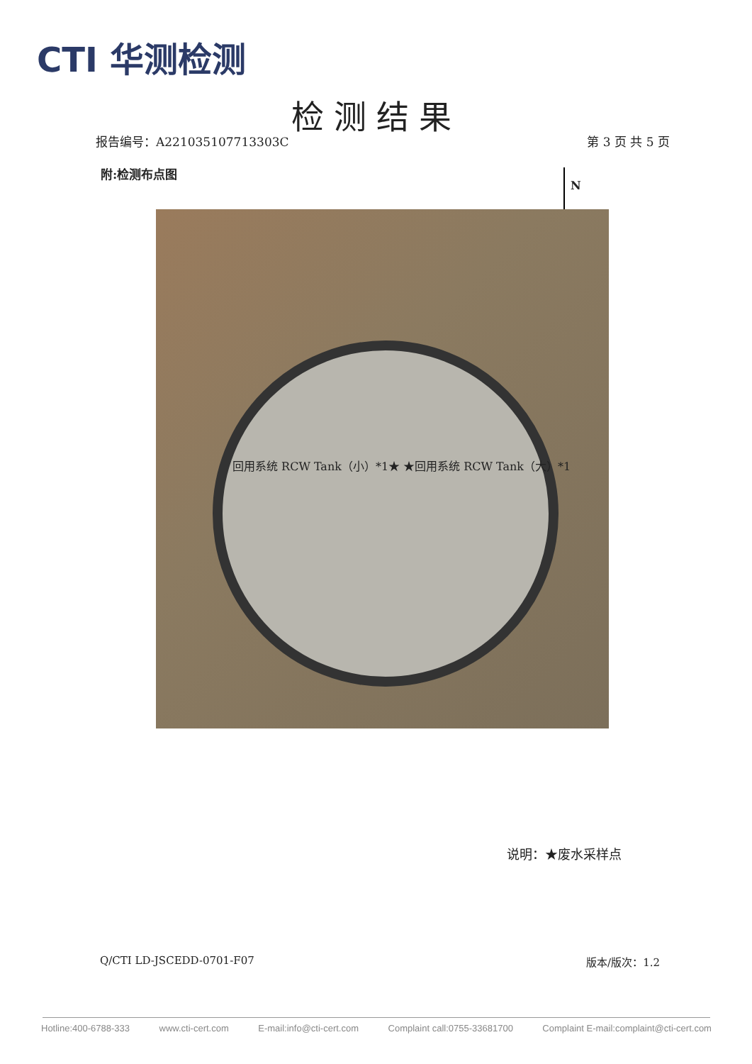CTI 华测检测
检测结果
报告编号：A221035107713303C 第 3 页 共 5 页
附:检测布点图
N
回用系统 RCW Tank（小）*1★ ★回用系统 RCW Tank（大）*1
说明：★废水采样点
Q/CTI LD-JSCEDD-0701-F07 版本/版次：1.2
Hotline:400-6788-333 www.cti-cert.com E-mail:info@cti-cert.com Complaint call:0755-33681700 Complaint E-mail:complaint@cti-cert.com